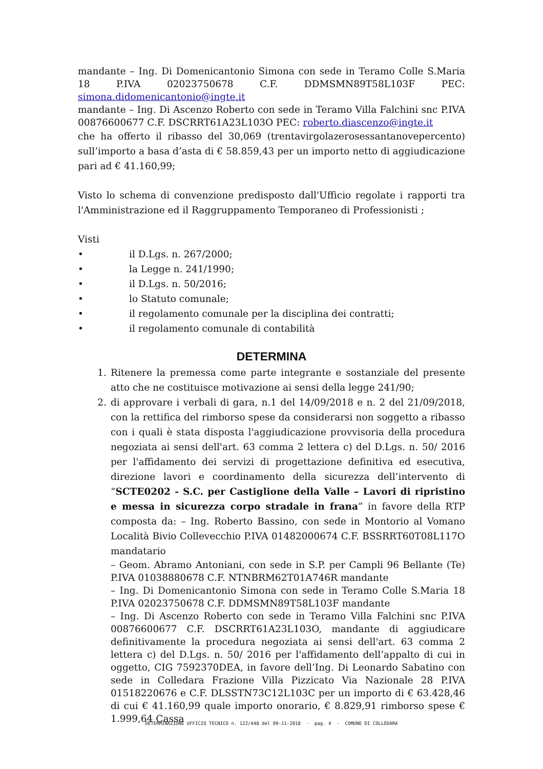mandante – Ing. Di Domenicantonio Simona con sede in Teramo Colle S.Maria 18 P.IVA 02023750678 C.F. DDMSMN89T58L103F PEC: simona.didomenicantonio@ingte.it
mandante – Ing. Di Ascenzo Roberto con sede in Teramo Villa Falchini snc P.IVA 00876600677 C.F. DSCRRT61A23L103O PEC: roberto.diascenzo@ingte.it
che ha offerto il ribasso del 30,069 (trentavirgolazerosessantanovepercento) sull’importo a basa d’asta di € 58.859,43 per un importo netto di aggiudicazione pari ad € 41.160,99;
Visto lo schema di convenzione predisposto dall'Ufficio regolate i rapporti tra l'Amministrazione ed il Raggruppamento Temporaneo di Professionisti ;
Visti
• il D.Lgs. n. 267/2000;
• la Legge n. 241/1990;
• il D.Lgs. n. 50/2016;
• lo Statuto comunale;
• il regolamento comunale per la disciplina dei contratti;
• il regolamento comunale di contabilità
DETERMINA
1. Ritenere la premessa come parte integrante e sostanziale del presente atto che ne costituisce motivazione ai sensi della legge 241/90;
2. di approvare i verbali di gara, n.1 del 14/09/2018 e n. 2 del 21/09/2018, con la rettifica del rimborso spese da considerarsi non soggetto a ribasso con i quali è stata disposta l'aggiudicazione provvisoria della procedura negoziata ai sensi dell'art. 63 comma 2 lettera c) del D.Lgs. n. 50/ 2016 per l'affidamento dei servizi di progettazione definitiva ed esecutiva, direzione lavori e coordinamento della sicurezza dell’intervento di “SCTE0202 - S.C. per Castiglione della Valle – Lavori di ripristino e messa in sicurezza corpo stradale in frana” in favore della RTP composta da: – Ing. Roberto Bassino, con sede in Montorio al Vomano Località Bivio Collevecchio P.IVA 01482000674 C.F. BSSRRT60T08L117O mandatario
– Geom. Abramo Antoniani, con sede in S.P. per Campli 96 Bellante (Te) P.IVA 01038880678 C.F. NTNBRM62T01A746R mandante
– Ing. Di Domenicantonio Simona con sede in Teramo Colle S.Maria 18 P.IVA 02023750678 C.F. DDMSMN89T58L103F mandante
– Ing. Di Ascenzo Roberto con sede in Teramo Villa Falchini snc P.IVA 00876600677 C.F. DSCRRT61A23L103O, mandante di aggiudicare definitivamente la procedura negoziata ai sensi dell'art. 63 comma 2 lettera c) del D.Lgs. n. 50/ 2016 per l'affidamento dell’appalto di cui in oggetto, CIG 7592370DEA, in favore dell’Ing. Di Leonardo Sabatino con sede in Colledara Frazione Villa Pizzicato Via Nazionale 28 P.IVA 01518220676 e C.F. DLSSTN73C12L103C per un importo di € 63.428,46 di cui € 41.160,99 quale importo onorario, € 8.829,91 rimborso spese € 1.999,64 Cassa
DETERMINAZIONE UFFICIO TECNICO n. 122/448 del 09-11-2018 - pag. 4 - COMUNE DI COLLEDARA